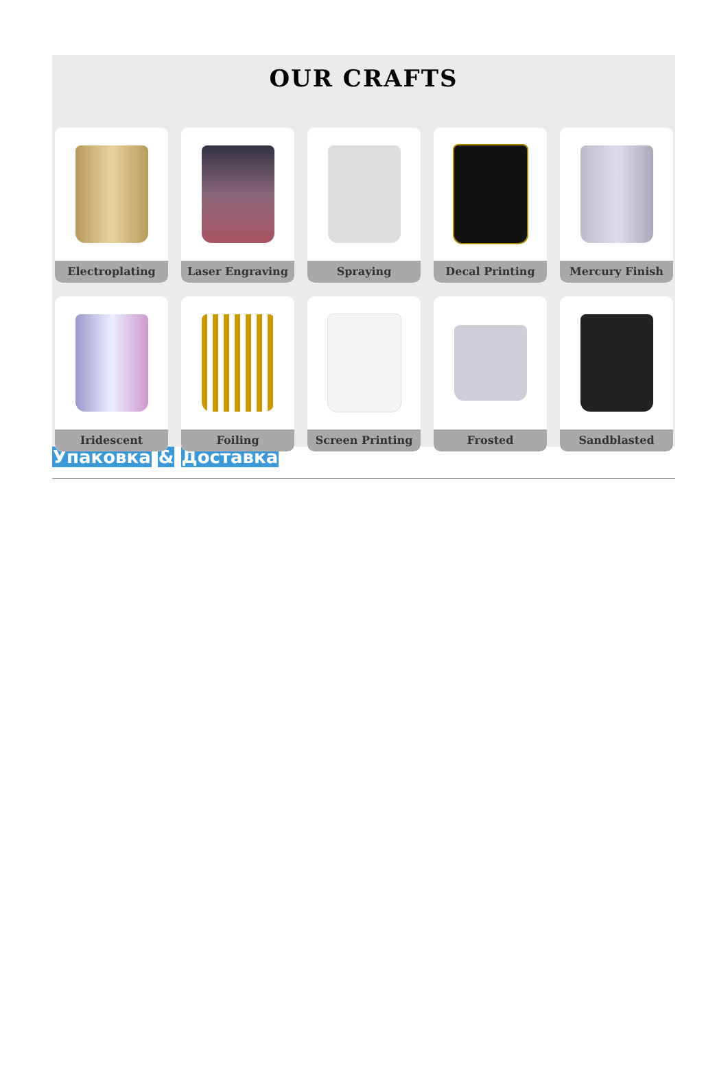OUR CRAFTS
Electroplating
Laser Engraving
Spraying
Decal Printing
Mercury Finish
Iridescent
Foiling
Screen Printing
Frosted
Sandblasted
Упаковка & Доставка